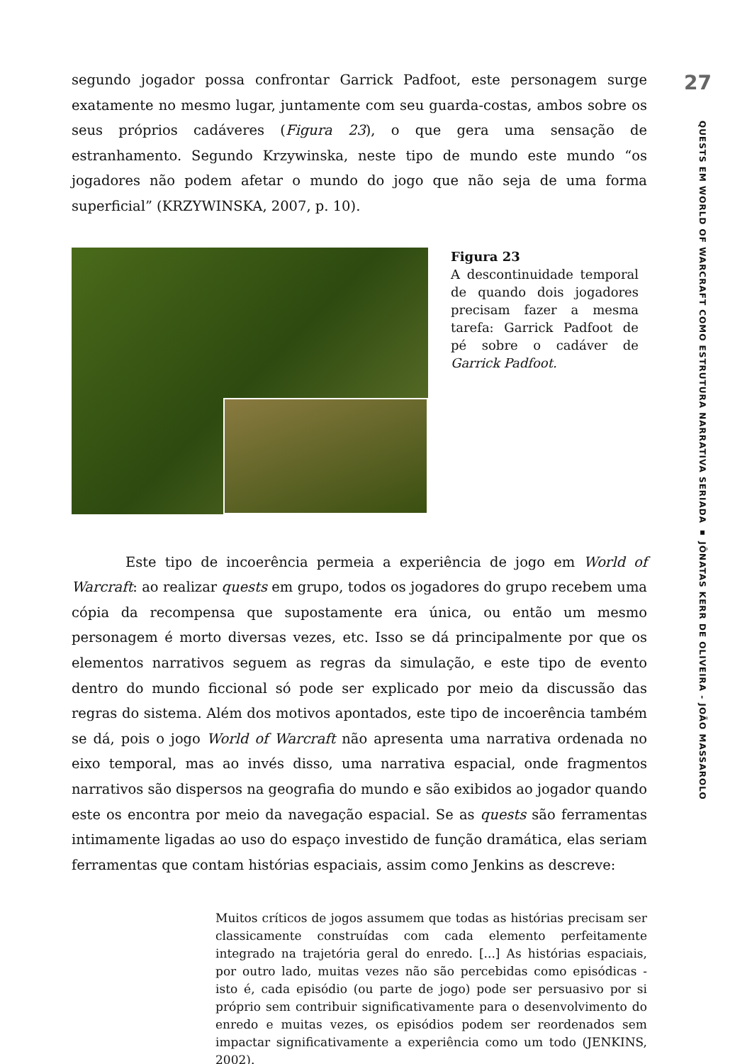segundo jogador possa confrontar Garrick Padfoot, este personagem surge exatamente no mesmo lugar, juntamente com seu guarda-costas, ambos sobre os seus próprios cadáveres (Figura 23), o que gera uma sensação de estranhamento. Segundo Krzywinska, neste tipo de mundo este mundo “os jogadores não podem afetar o mundo do jogo que não seja de uma forma superficial” (KRZYWINSKA, 2007, p. 10).
Figura 23
A descontinuidade temporal de quando dois jogadores precisam fazer a mesma tarefa: Garrick Padfoot de pé sobre o cadáver de Garrick Padfoot.
Este tipo de incoerência permeia a experiência de jogo em World of Warcraft: ao realizar quests em grupo, todos os jogadores do grupo recebem uma cópia da recompensa que supostamente era única, ou então um mesmo personagem é morto diversas vezes, etc. Isso se dá principalmente por que os elementos narrativos seguem as regras da simulação, e este tipo de evento dentro do mundo ficcional só pode ser explicado por meio da discussão das regras do sistema. Além dos motivos apontados, este tipo de incoerência também se dá, pois o jogo World of Warcraft não apresenta uma narrativa ordenada no eixo temporal, mas ao invés disso, uma narrativa espacial, onde fragmentos narrativos são dispersos na geografia do mundo e são exibidos ao jogador quando este os encontra por meio da navegação espacial. Se as quests são ferramentas intimamente ligadas ao uso do espaço investido de função dramática, elas seriam ferramentas que contam histórias espaciais, assim como Jenkins as descreve:
Muitos críticos de jogos assumem que todas as histórias precisam ser classicamente construídas com cada elemento perfeitamente integrado na trajetória geral do enredo. [...] As histórias espaciais, por outro lado, muitas vezes não são percebidas como episódicas - isto é, cada episódio (ou parte de jogo) pode ser persuasivo por si próprio sem contribuir significativamente para o desenvolvimento do enredo e muitas vezes, os episódios podem ser reordenados sem impactar significativamente a experiência como um todo (JENKINS, 2002).
27
QUESTS EM WORLD OF WARCRAFT COMO ESTRUTURA NARRATIVA SERIADA ▪ JÔNATAS KERR DE OLIVEIRA - JOÃO MASSAROLO